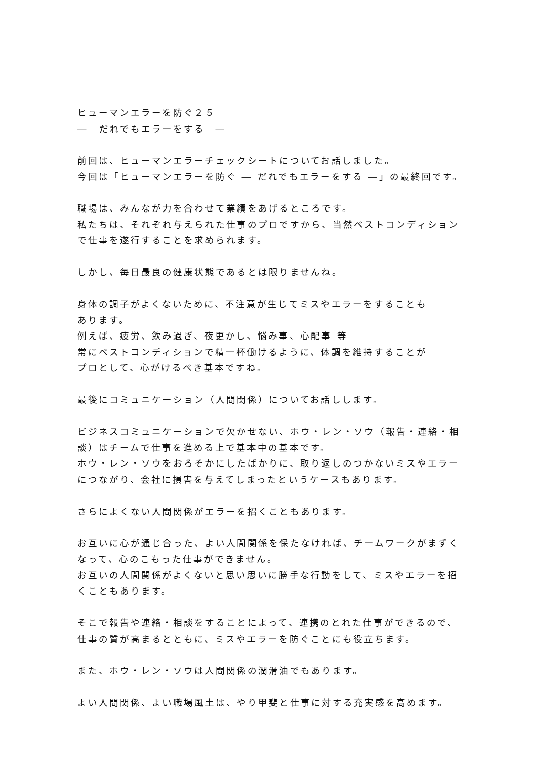ヒューマンエラーを防ぐ２５
―　だれでもエラーをする　―
前回は、ヒューマンエラーチェックシートについてお話しました。
今回は「ヒューマンエラーを防ぐ ― だれでもエラーをする ―」の最終回です。
職場は、みんなが力を合わせて業績をあげるところです。
私たちは、それぞれ与えられた仕事のプロですから、当然ベストコンディション
で仕事を遂行することを求められます。
しかし、毎日最良の健康状態であるとは限りませんね。
身体の調子がよくないために、不注意が生じてミスやエラーをすることも
あります。
例えば、疲労、飲み過ぎ、夜更かし、悩み事、心配事 等
常にベストコンディションで精一杯働けるように、体調を維持することが
プロとして、心がけるべき基本ですね。
最後にコミュニケーション（人間関係）についてお話しします。
ビジネスコミュニケーションで欠かせない、ホウ・レン・ソウ（報告・連絡・相
談）はチームで仕事を進める上で基本中の基本です。
ホウ・レン・ソウをおろそかにしたばかりに、取り返しのつかないミスやエラー
につながり、会社に損害を与えてしまったというケースもあります。
さらによくない人間関係がエラーを招くこともあります。
お互いに心が通じ合った、よい人間関係を保たなければ、チームワークがまずく
なって、心のこもった仕事ができません。
お互いの人間関係がよくないと思い思いに勝手な行動をして、ミスやエラーを招
くこともあります。
そこで報告や連絡・相談をすることによって、連携のとれた仕事ができるので、
仕事の質が高まるとともに、ミスやエラーを防ぐことにも役立ちます。
また、ホウ・レン・ソウは人間関係の潤滑油でもあります。
よい人間関係、よい職場風土は、やり甲斐と仕事に対する充実感を高めます。